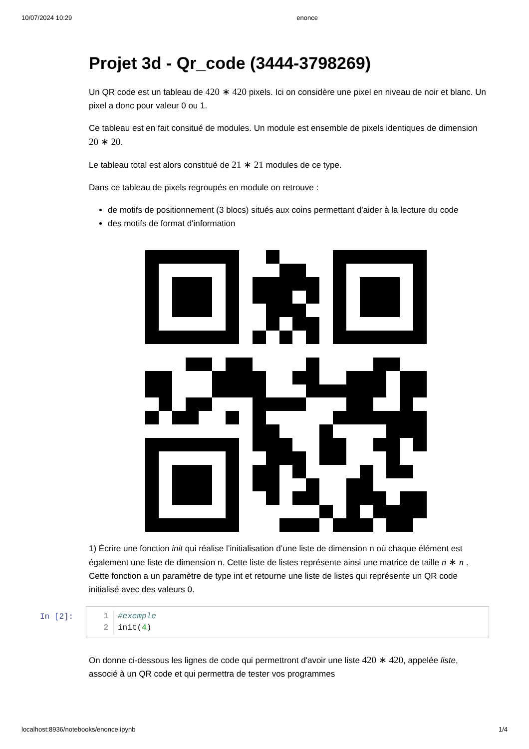10/07/2024 10:29 enonce
Projet 3d - Qr_code (3444-3798269)
Un QR code est un tableau de 420 ∗ 420 pixels. Ici on considère une pixel en niveau de noir et blanc. Un pixel a donc pour valeur 0 ou 1.
Ce tableau est en fait consitué de modules. Un module est ensemble de pixels identiques de dimension 20 ∗ 20.
Le tableau total est alors constitué de 21 ∗ 21 modules de ce type.
Dans ce tableau de pixels regroupés en module on retrouve :
de motifs de positionnement (3 blocs) situés aux coins permettant d'aider à la lecture du code
des motifs de format d'information
1) Écrire une fonction init qui réalise l’initialisation d’une liste de dimension n où chaque élément est également une liste de dimension n. Cette liste de listes représente ainsi une matrice de taille n ∗ n . Cette fonction a un paramètre de type int et retourne une liste de listes qui représente un QR code initialisé avec des valeurs 0.
In [2]:
1
2
#exemple
init(4)
On donne ci-dessous les lignes de code qui permettront d'avoir une liste 420 ∗ 420, appelée liste, associé à un QR code et qui permettra de tester vos programmes
localhost:8936/notebooks/enonce.ipynb 1/4